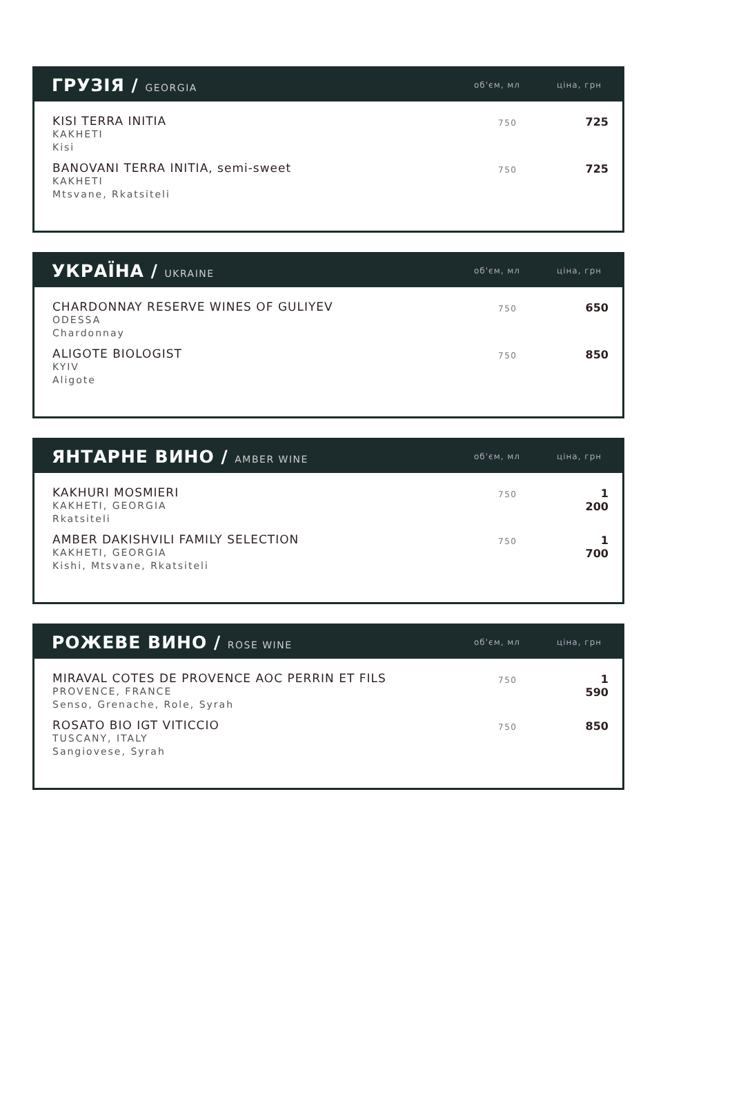ГРУЗІЯ / GEORGIA
об'єм, мл ціна, грн
| KISI TERRA INITIA KAKHETI Kisi | 750 | 725 |
| BANOVANI TERRA INITIA, semi-sweet KAKHETI Mtsvane, Rkatsiteli | 750 | 725 |
УКРАЇНА / UKRAINE
об'єм, мл ціна, грн
| CHARDONNAY RESERVE WINES OF GULIYEV ODESSA Chardonnay | 750 | 650 |
| ALIGOTE BIOLOGIST KYIV Aligote | 750 | 850 |
ЯНТАРНЕ ВИНО / AMBER WINE
об'єм, мл ціна, грн
| KAKHURI MOSMIERI KAKHETI, GEORGIA Rkatsiteli | 750 | 1 200 |
| AMBER DAKISHVILI FAMILY SELECTION KAKHETI, GEORGIA Kishi, Mtsvane, Rkatsiteli | 750 | 1 700 |
РОЖЕВЕ ВИНО / ROSE WINE
об'єм, мл ціна, грн
| MIRAVAL COTES DE PROVENCE AOC PERRIN ET FILS PROVENCE, FRANCE Senso, Grenache, Role, Syrah | 750 | 1 590 |
| ROSATO BIO IGT VITICCIO TUSCANY, ITALY Sangiovese, Syrah | 750 | 850 |